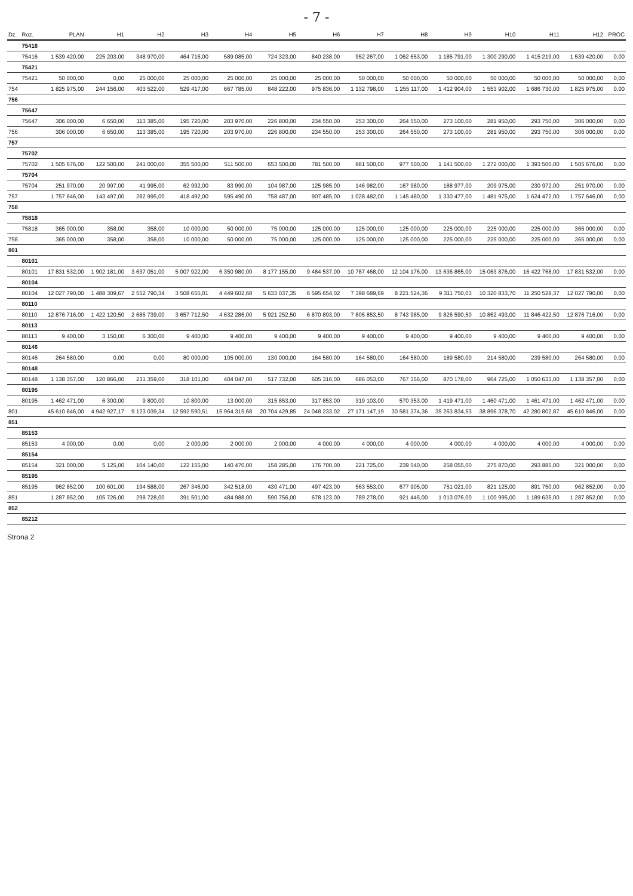- 7 -
| Dz. | Roz. | PLAN | H1 | H2 | H3 | H4 | H5 | H6 | H7 | H8 | H9 | H10 | H11 | H12 | PROC |
| --- | --- | --- | --- | --- | --- | --- | --- | --- | --- | --- | --- | --- | --- | --- | --- |
| | 75416 | | | | | | | | | | | | | | |
| | 75416 | 1 539 420,00 | 225 203,00 | 348 970,00 | 464 716,00 | 589 085,00 | 724 323,00 | 840 238,00 | 952 267,00 | 1 062 653,00 | 1 185 791,00 | 1 300 290,00 | 1 415 219,00 | 1 539 420,00 | 0,00 |
| | 75421 | | | | | | | | | | | | | | |
| | 75421 | 50 000,00 | 0,00 | 25 000,00 | 25 000,00 | 25 000,00 | 25 000,00 | 25 000,00 | 50 000,00 | 50 000,00 | 50 000,00 | 50 000,00 | 50 000,00 | 50 000,00 | 0,00 |
| 754 | | 1 825 975,00 | 244 156,00 | 403 522,00 | 529 417,00 | 667 785,00 | 848 222,00 | 975 836,00 | 1 132 798,00 | 1 255 117,00 | 1 412 904,00 | 1 553 902,00 | 1 686 730,00 | 1 825 975,00 | 0,00 |
| 756 | | | | | | | | | | | | | | | |
| | 75647 | | | | | | | | | | | | | | |
| | 75647 | 306 000,00 | 6 650,00 | 113 385,00 | 195 720,00 | 203 970,00 | 226 800,00 | 234 550,00 | 253 300,00 | 264 550,00 | 273 100,00 | 281 950,00 | 293 750,00 | 306 000,00 | 0,00 |
| 756 | | 306 000,00 | 6 650,00 | 113 385,00 | 195 720,00 | 203 970,00 | 226 800,00 | 234 550,00 | 253 300,00 | 264 550,00 | 273 100,00 | 281 950,00 | 293 750,00 | 306 000,00 | 0,00 |
| 757 | | | | | | | | | | | | | | | |
| | 75702 | | | | | | | | | | | | | | |
| | 75702 | 1 505 676,00 | 122 500,00 | 241 000,00 | 355 500,00 | 511 500,00 | 653 500,00 | 781 500,00 | 881 500,00 | 977 500,00 | 1 141 500,00 | 1 272 000,00 | 1 393 500,00 | 1 505 676,00 | 0,00 |
| | 75704 | | | | | | | | | | | | | | |
| | 75704 | 251 970,00 | 20 997,00 | 41 995,00 | 62 992,00 | 83 990,00 | 104 987,00 | 125 985,00 | 146 982,00 | 167 980,00 | 188 977,00 | 209 975,00 | 230 972,00 | 251 970,00 | 0,00 |
| 757 | | 1 757 646,00 | 143 497,00 | 282 995,00 | 418 492,00 | 595 490,00 | 758 487,00 | 907 485,00 | 1 028 482,00 | 1 145 480,00 | 1 330 477,00 | 1 481 975,00 | 1 624 472,00 | 1 757 646,00 | 0,00 |
| 758 | | | | | | | | | | | | | | | |
| | 75818 | | | | | | | | | | | | | | |
| | 75818 | 365 000,00 | 358,00 | 358,00 | 10 000,00 | 50 000,00 | 75 000,00 | 125 000,00 | 125 000,00 | 125 000,00 | 225 000,00 | 225 000,00 | 225 000,00 | 365 000,00 | 0,00 |
| 758 | | 365 000,00 | 358,00 | 358,00 | 10 000,00 | 50 000,00 | 75 000,00 | 125 000,00 | 125 000,00 | 125 000,00 | 225 000,00 | 225 000,00 | 225 000,00 | 365 000,00 | 0,00 |
| 801 | | | | | | | | | | | | | | | |
| | 80101 | | | | | | | | | | | | | | |
| | 80101 | 17 831 532,00 | 1 902 181,00 | 3 637 051,00 | 5 007 922,00 | 6 350 980,00 | 8 177 155,00 | 9 484 537,00 | 10 787 468,00 | 12 104 176,00 | 13 636 865,00 | 15 063 876,00 | 16 422 768,00 | 17 831 532,00 | 0,00 |
| | 80104 | | | | | | | | | | | | | | |
| | 80104 | 12 027 790,00 | 1 488 309,67 | 2 552 790,34 | 3 508 655,01 | 4 449 602,68 | 5 633 037,35 | 6 595 654,02 | 7 398 689,69 | 8 221 524,36 | 9 311 750,03 | 10 320 833,70 | 11 250 528,37 | 12 027 790,00 | 0,00 |
| | 80110 | | | | | | | | | | | | | | |
| | 80110 | 12 876 716,00 | 1 422 120,50 | 2 685 739,00 | 3 657 712,50 | 4 632 286,00 | 5 921 252,50 | 6 870 893,00 | 7 805 853,50 | 8 743 985,00 | 9 826 590,50 | 10 862 493,00 | 11 846 422,50 | 12 876 716,00 | 0,00 |
| | 80113 | | | | | | | | | | | | | | |
| | 80113 | 9 400,00 | 3 150,00 | 6 300,00 | 9 400,00 | 9 400,00 | 9 400,00 | 9 400,00 | 9 400,00 | 9 400,00 | 9 400,00 | 9 400,00 | 9 400,00 | 9 400,00 | 0,00 |
| | 80146 | | | | | | | | | | | | | | |
| | 80146 | 264 580,00 | 0,00 | 0,00 | 80 000,00 | 105 000,00 | 130 000,00 | 164 580,00 | 164 580,00 | 164 580,00 | 189 580,00 | 214 580,00 | 239 580,00 | 264 580,00 | 0,00 |
| | 80148 | | | | | | | | | | | | | | |
| | 80148 | 1 138 357,00 | 120 866,00 | 231 359,00 | 318 101,00 | 404 047,00 | 517 732,00 | 605 316,00 | 686 053,00 | 767 356,00 | 870 178,00 | 964 725,00 | 1 050 633,00 | 1 138 357,00 | 0,00 |
| | 80195 | | | | | | | | | | | | | | |
| | 80195 | 1 462 471,00 | 6 300,00 | 9 800,00 | 10 800,00 | 13 000,00 | 315 853,00 | 317 853,00 | 319 103,00 | 570 353,00 | 1 419 471,00 | 1 460 471,00 | 1 461 471,00 | 1 462 471,00 | 0,00 |
| 801 | | 45 610 846,00 | 4 942 927,17 | 9 123 039,34 | 12 592 590,51 | 15 964 315,68 | 20 704 429,85 | 24 048 233,02 | 27 171 147,19 | 30 581 374,36 | 35 263 834,53 | 38 896 378,70 | 42 280 802,87 | 45 610 846,00 | 0,00 |
| 851 | | | | | | | | | | | | | | | |
| | 85153 | | | | | | | | | | | | | | |
| | 85153 | 4 000,00 | 0,00 | 0,00 | 2 000,00 | 2 000,00 | 2 000,00 | 4 000,00 | 4 000,00 | 4 000,00 | 4 000,00 | 4 000,00 | 4 000,00 | 4 000,00 | 0,00 |
| | 85154 | | | | | | | | | | | | | | |
| | 85154 | 321 000,00 | 5 125,00 | 104 140,00 | 122 155,00 | 140 470,00 | 158 285,00 | 176 700,00 | 221 725,00 | 239 540,00 | 258 055,00 | 275 870,00 | 293 885,00 | 321 000,00 | 0,00 |
| | 85195 | | | | | | | | | | | | | | |
| | 85195 | 962 852,00 | 100 601,00 | 194 588,00 | 267 346,00 | 342 518,00 | 430 471,00 | 497 423,00 | 563 553,00 | 677 905,00 | 751 021,00 | 821 125,00 | 891 750,00 | 962 852,00 | 0,00 |
| 851 | | 1 287 852,00 | 105 726,00 | 298 728,00 | 391 501,00 | 484 988,00 | 590 756,00 | 678 123,00 | 789 278,00 | 921 445,00 | 1 013 076,00 | 1 100 995,00 | 1 189 635,00 | 1 287 852,00 | 0,00 |
| 852 | | | | | | | | | | | | | | | |
| | 85212 | | | | | | | | | | | | | | |
Strona 2